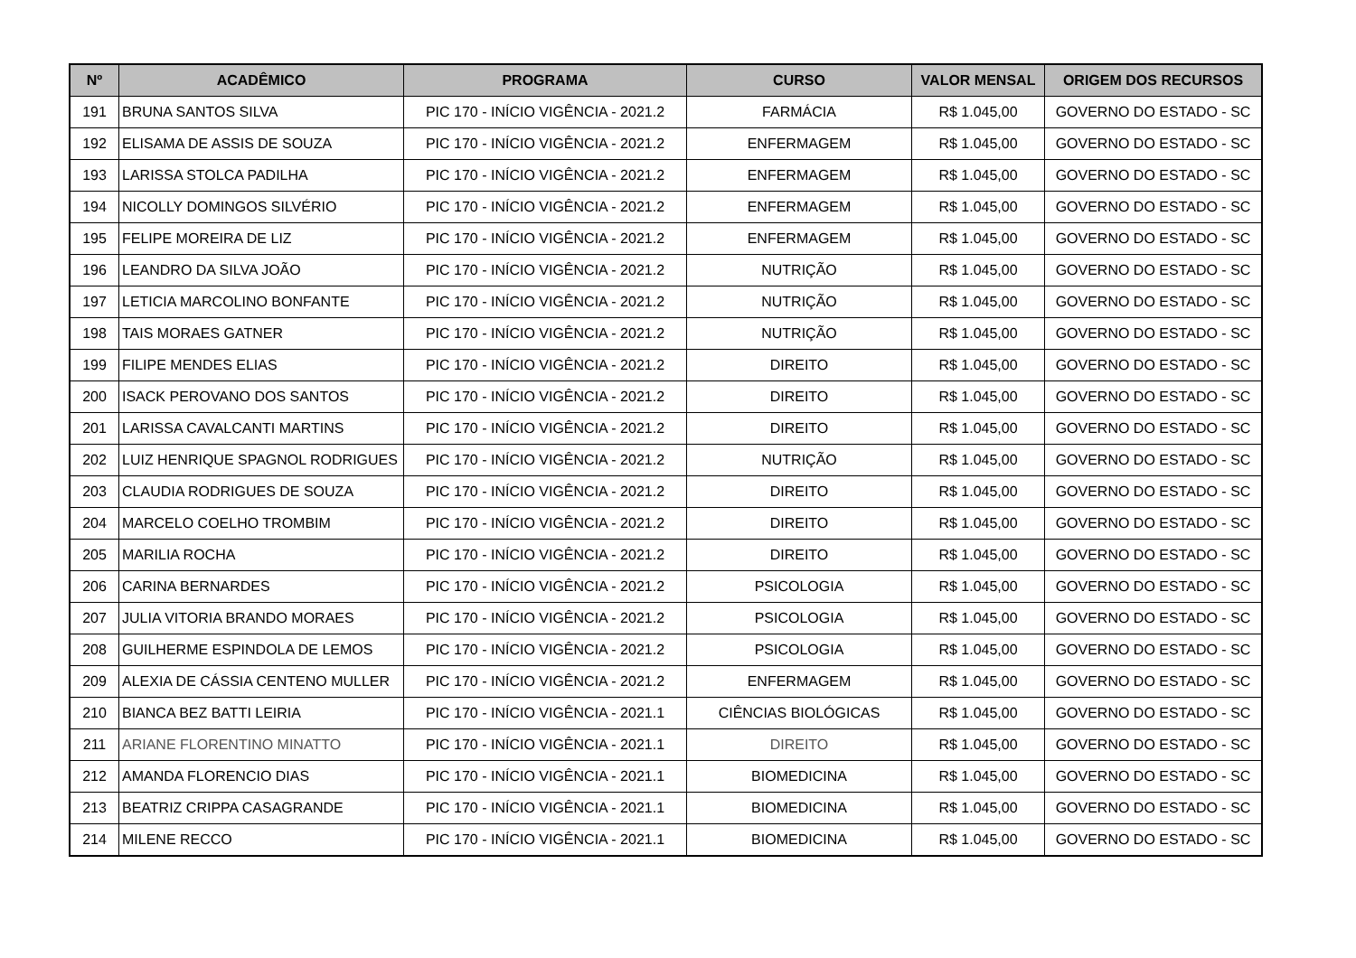| Nº | ACADÊMICO | PROGRAMA | CURSO | VALOR MENSAL | ORIGEM DOS RECURSOS |
| --- | --- | --- | --- | --- | --- |
| 191 | BRUNA SANTOS SILVA | PIC 170 - INÍCIO VIGÊNCIA - 2021.2 | FARMÁCIA | R$ 1.045,00 | GOVERNO DO ESTADO - SC |
| 192 | ELISAMA DE ASSIS DE SOUZA | PIC 170 - INÍCIO VIGÊNCIA - 2021.2 | ENFERMAGEM | R$ 1.045,00 | GOVERNO DO ESTADO - SC |
| 193 | LARISSA STOLCA PADILHA | PIC 170 - INÍCIO VIGÊNCIA - 2021.2 | ENFERMAGEM | R$ 1.045,00 | GOVERNO DO ESTADO - SC |
| 194 | NICOLLY DOMINGOS SILVÉRIO | PIC 170 - INÍCIO VIGÊNCIA - 2021.2 | ENFERMAGEM | R$ 1.045,00 | GOVERNO DO ESTADO - SC |
| 195 | FELIPE MOREIRA DE LIZ | PIC 170 - INÍCIO VIGÊNCIA - 2021.2 | ENFERMAGEM | R$ 1.045,00 | GOVERNO DO ESTADO - SC |
| 196 | LEANDRO DA SILVA JOÃO | PIC 170 - INÍCIO VIGÊNCIA - 2021.2 | NUTRIÇÃO | R$ 1.045,00 | GOVERNO DO ESTADO - SC |
| 197 | LETICIA MARCOLINO BONFANTE | PIC 170 - INÍCIO VIGÊNCIA - 2021.2 | NUTRIÇÃO | R$ 1.045,00 | GOVERNO DO ESTADO - SC |
| 198 | TAIS MORAES GATNER | PIC 170 - INÍCIO VIGÊNCIA - 2021.2 | NUTRIÇÃO | R$ 1.045,00 | GOVERNO DO ESTADO - SC |
| 199 | FILIPE MENDES ELIAS | PIC 170 - INÍCIO VIGÊNCIA - 2021.2 | DIREITO | R$ 1.045,00 | GOVERNO DO ESTADO - SC |
| 200 | ISACK PEROVANO DOS SANTOS | PIC 170 - INÍCIO VIGÊNCIA - 2021.2 | DIREITO | R$ 1.045,00 | GOVERNO DO ESTADO - SC |
| 201 | LARISSA CAVALCANTI MARTINS | PIC 170 - INÍCIO VIGÊNCIA - 2021.2 | DIREITO | R$ 1.045,00 | GOVERNO DO ESTADO - SC |
| 202 | LUIZ HENRIQUE SPAGNOL RODRIGUES | PIC 170 - INÍCIO VIGÊNCIA - 2021.2 | NUTRIÇÃO | R$ 1.045,00 | GOVERNO DO ESTADO - SC |
| 203 | CLAUDIA RODRIGUES DE SOUZA | PIC 170 - INÍCIO VIGÊNCIA - 2021.2 | DIREITO | R$ 1.045,00 | GOVERNO DO ESTADO - SC |
| 204 | MARCELO COELHO TROMBIM | PIC 170 - INÍCIO VIGÊNCIA - 2021.2 | DIREITO | R$ 1.045,00 | GOVERNO DO ESTADO - SC |
| 205 | MARILIA ROCHA | PIC 170 - INÍCIO VIGÊNCIA - 2021.2 | DIREITO | R$ 1.045,00 | GOVERNO DO ESTADO - SC |
| 206 | CARINA BERNARDES | PIC 170 - INÍCIO VIGÊNCIA - 2021.2 | PSICOLOGIA | R$ 1.045,00 | GOVERNO DO ESTADO - SC |
| 207 | JULIA VITORIA BRANDO MORAES | PIC 170 - INÍCIO VIGÊNCIA - 2021.2 | PSICOLOGIA | R$ 1.045,00 | GOVERNO DO ESTADO - SC |
| 208 | GUILHERME ESPINDOLA DE LEMOS | PIC 170 - INÍCIO VIGÊNCIA - 2021.2 | PSICOLOGIA | R$ 1.045,00 | GOVERNO DO ESTADO - SC |
| 209 | ALEXIA DE CÁSSIA CENTENO MULLER | PIC 170 - INÍCIO VIGÊNCIA - 2021.2 | ENFERMAGEM | R$ 1.045,00 | GOVERNO DO ESTADO - SC |
| 210 | BIANCA BEZ BATTI LEIRIA | PIC 170 - INÍCIO VIGÊNCIA - 2021.1 | CIÊNCIAS BIOLÓGICAS | R$ 1.045,00 | GOVERNO DO ESTADO - SC |
| 211 | ARIANE FLORENTINO MINATTO | PIC 170 - INÍCIO VIGÊNCIA - 2021.1 | DIREITO | R$ 1.045,00 | GOVERNO DO ESTADO - SC |
| 212 | AMANDA FLORENCIO DIAS | PIC 170 - INÍCIO VIGÊNCIA - 2021.1 | BIOMEDICINA | R$ 1.045,00 | GOVERNO DO ESTADO - SC |
| 213 | BEATRIZ CRIPPA CASAGRANDE | PIC 170 - INÍCIO VIGÊNCIA - 2021.1 | BIOMEDICINA | R$ 1.045,00 | GOVERNO DO ESTADO - SC |
| 214 | MILENE RECCO | PIC 170 - INÍCIO VIGÊNCIA - 2021.1 | BIOMEDICINA | R$ 1.045,00 | GOVERNO DO ESTADO - SC |